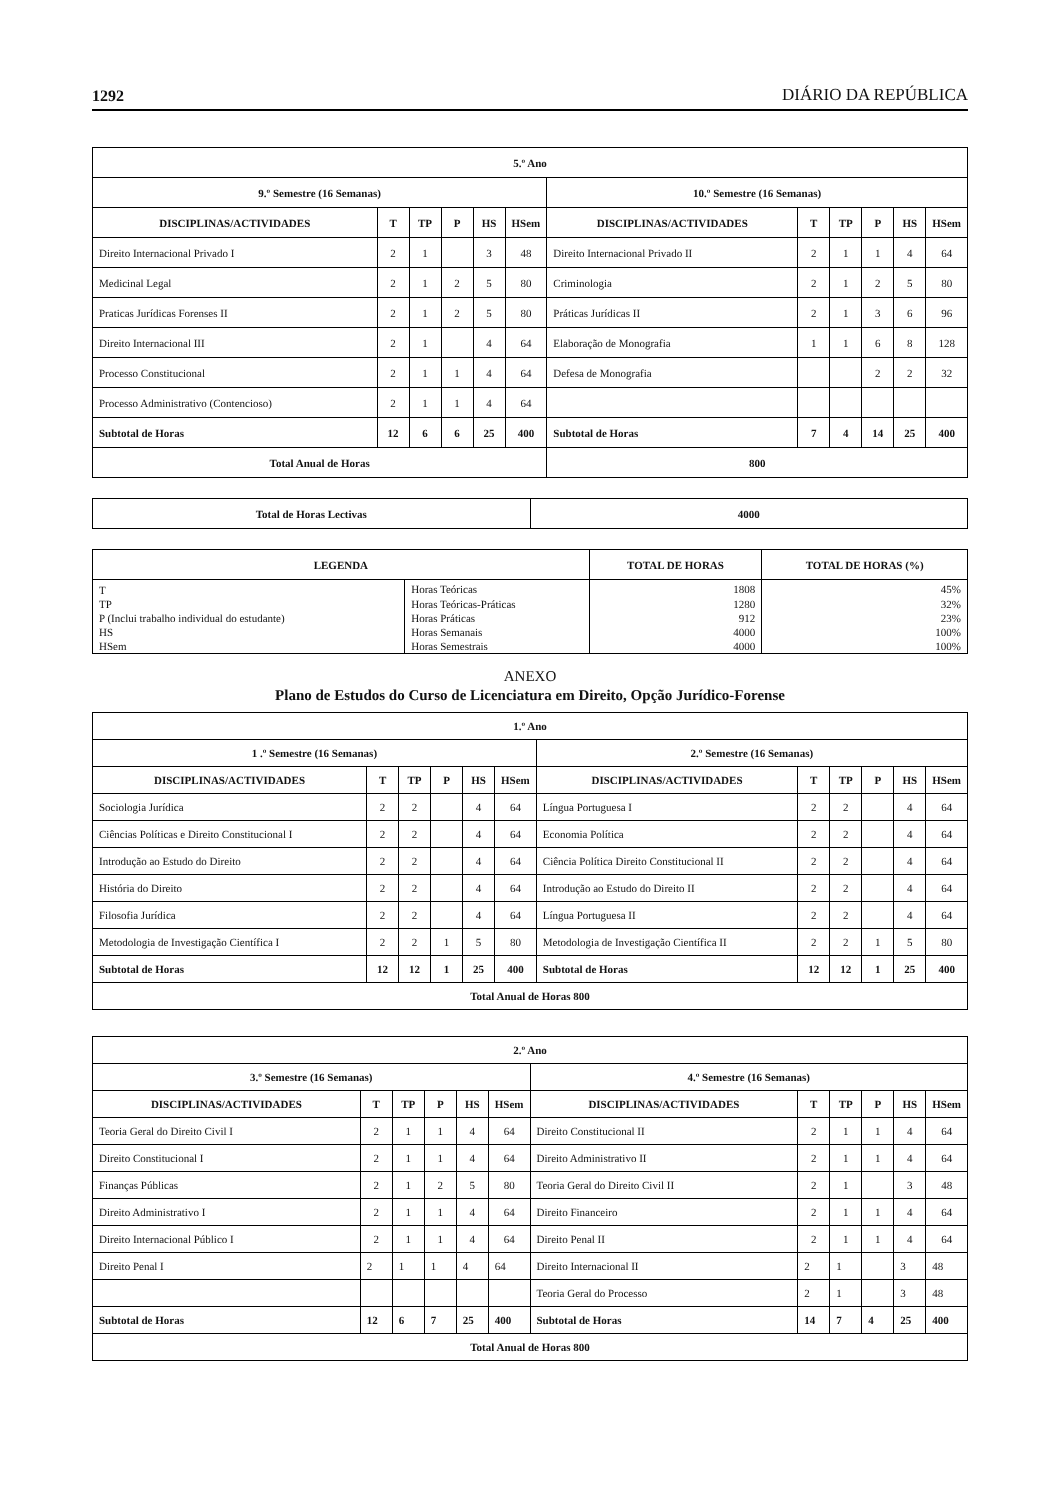1292 DIÁRIO DA REPÚBLICA
| 5.º Ano | | | | | | | | | | | |
| --- | --- | --- | --- | --- | --- | --- | --- | --- | --- | --- | --- |
| 9.º Semestre (16 Semanas) | | | | | | 10.º Semestre (16 Semanas) | | | | | |
| DISCIPLINAS/ACTIVIDADES | T | TP | P | HS | HSem | DISCIPLINAS/ACTIVIDADES | T | TP | P | HS | HSem |
| Direito Internacional Privado I | 2 | 1 | | 3 | 48 | Direito Internacional Privado II | 2 | 1 | 1 | 4 | 64 |
| Medicinal Legal | 2 | 1 | 2 | 5 | 80 | Criminologia | 2 | 1 | 2 | 5 | 80 |
| Praticas Jurídicas Forenses II | 2 | 1 | 2 | 5 | 80 | Práticas Jurídicas II | 2 | 1 | 3 | 6 | 96 |
| Direito Internacional III | 2 | 1 | | 4 | 64 | Elaboração de Monografia | 1 | 1 | 6 | 8 | 128 |
| Processo Constitucional | 2 | 1 | 1 | 4 | 64 | Defesa de Monografia | | | 2 | 2 | 32 |
| Processo Administrativo (Contencioso) | 2 | 1 | 1 | 4 | 64 | | | | | | |
| Subtotal de Horas | 12 | 6 | 6 | 25 | 400 | Subtotal de Horas | 7 | 4 | 14 | 25 | 400 |
| Total Anual de Horas | | | | | | 800 | | | | | |
| Total de Horas Lectivas | 4000 |
| --- | --- |
| LEGENDA | | TOTAL DE HORAS | TOTAL DE HORAS (%) |
| --- | --- | --- | --- |
| T | Horas Teóricas | 1808 | 45% |
| TP | Horas Teóricas-Práticas | 1280 | 32% |
| P (Inclui trabalho individual do estudante) | Horas Práticas | 912 | 23% |
| HS | Horas Semanais | 4000 | 100% |
| HSem | Horas Semestrais | 4000 | 100% |
ANEXO
Plano de Estudos do Curso de Licenciatura em Direito, Opção Jurídico-Forense
| 1.º Ano | | | | | | | | | | | |
| --- | --- | --- | --- | --- | --- | --- | --- | --- | --- | --- | --- |
| 1 .º Semestre (16 Semanas) | | | | | | 2.º Semestre (16 Semanas) | | | | | |
| DISCIPLINAS/ACTIVIDADES | T | TP | P | HS | HSem | DISCIPLINAS/ACTIVIDADES | T | TP | P | HS | HSem |
| Sociologia Jurídica | 2 | 2 | | 4 | 64 | Língua Portuguesa I | 2 | 2 | | 4 | 64 |
| Ciências Políticas e Direito Constitucional I | 2 | 2 | | 4 | 64 | Economia Política | 2 | 2 | | 4 | 64 |
| Introdução ao Estudo do Direito | 2 | 2 | | 4 | 64 | Ciência Política Direito Constitucional II | 2 | 2 | | 4 | 64 |
| História do Direito | 2 | 2 | | 4 | 64 | Introdução ao Estudo do Direito II | 2 | 2 | | 4 | 64 |
| Filosofia Jurídica | 2 | 2 | | 4 | 64 | Língua Portuguesa II | 2 | 2 | | 4 | 64 |
| Metodologia de Investigação Científica I | 2 | 2 | 1 | 5 | 80 | Metodologia de Investigação Científica II | 2 | 2 | 1 | 5 | 80 |
| Subtotal de Horas | 12 | 12 | 1 | 25 | 400 | Subtotal de Horas | 12 | 12 | 1 | 25 | 400 |
| Total Anual de Horas 800 | | | | | | | | | | | |
| 2.º Ano | | | | | | | | | | | |
| --- | --- | --- | --- | --- | --- | --- | --- | --- | --- | --- | --- |
| 3.º Semestre (16 Semanas) | | | | | | 4.º Semestre (16 Semanas) | | | | | |
| DISCIPLINAS/ACTIVIDADES | T | TP | P | HS | HSem | DISCIPLINAS/ACTIVIDADES | T | TP | P | HS | HSem |
| Teoria Geral do Direito Civil I | 2 | 1 | 1 | 4 | 64 | Direito Constitucional II | 2 | 1 | 1 | 4 | 64 |
| Direito Constitucional I | 2 | 1 | 1 | 4 | 64 | Direito Administrativo II | 2 | 1 | 1 | 4 | 64 |
| Finanças Públicas | 2 | 1 | 2 | 5 | 80 | Teoria Geral do Direito Civil II | 2 | 1 | | 3 | 48 |
| Direito Administrativo I | 2 | 1 | 1 | 4 | 64 | Direito Financeiro | 2 | 1 | 1 | 4 | 64 |
| Direito Internacional Público I | 2 | 1 | 1 | 4 | 64 | Direito Penal II | 2 | 1 | 1 | 4 | 64 |
| Direito Penal I | 2 | 1 | 1 | 4 | 64 | Direito Internacional II | 2 | 1 | | 3 | 48 |
| | | | | | | Teoria Geral do Processo | 2 | 1 | | 3 | 48 |
| Subtotal de Horas | 12 | 6 | 7 | 25 | 400 | Subtotal de Horas | 14 | 7 | 4 | 25 | 400 |
| Total Anual de Horas 800 | | | | | | | | | | | |